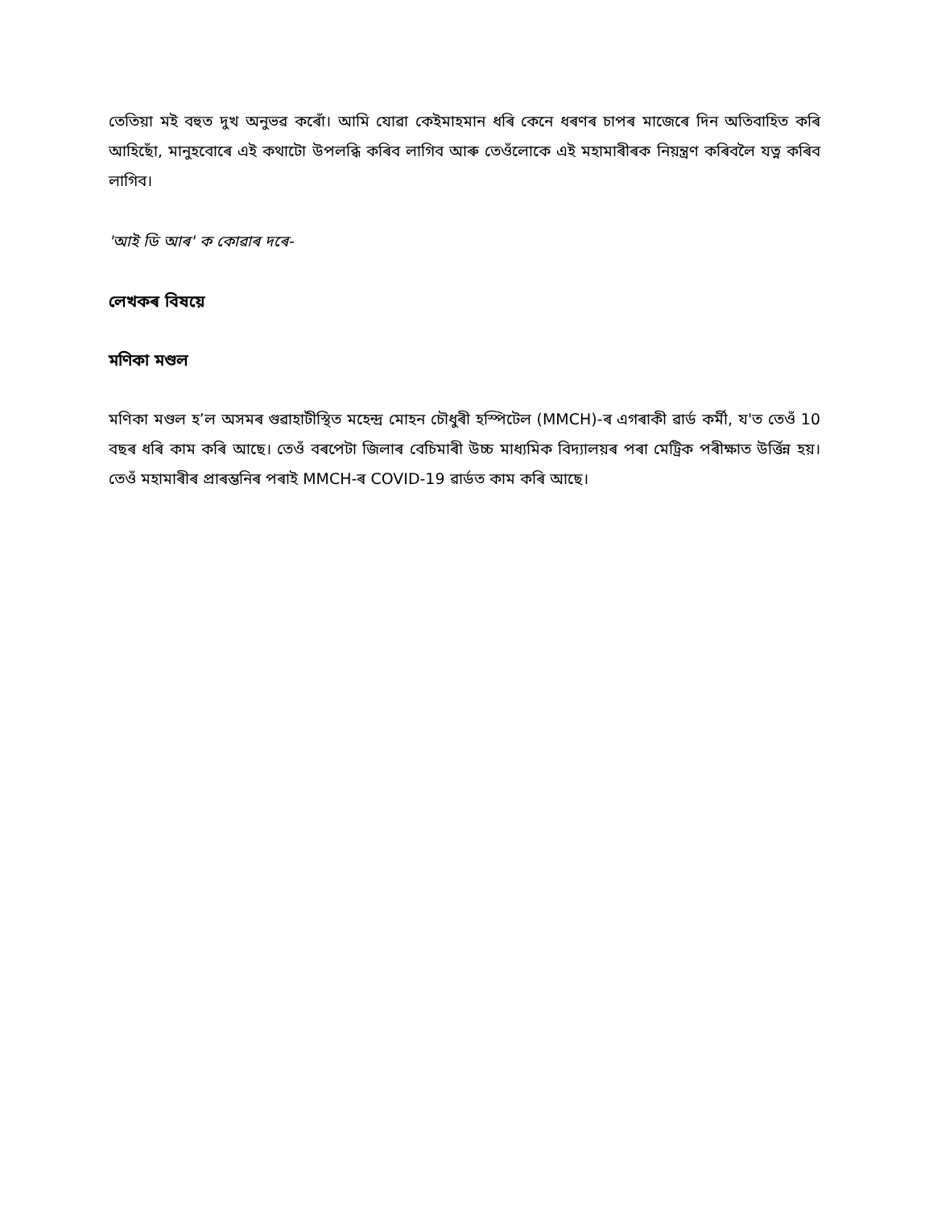তেতিয়া মই বহুত দুখ অনুভৱ কৰোঁ। আমি যোৱা কেইমাহমান ধৰি কেনে ধৰণৰ চাপৰ মাজেৰে দিন অতিবাহিত কৰি আহিছোঁ, মানুহবোৰে এই কথাটো উপলব্ধি কৰিব লাগিব আৰু তেওঁলোকে এই মহামাৰীৰক নিয়ন্ত্ৰণ কৰিবলৈ যত্ন কৰিব লাগিব।
'আই ডি আৰ' ক কোৱাৰ দৰে-
লেখকৰ বিষয়ে
মণিকা মণ্ডল
মণিকা মণ্ডল হ’ল অসমৰ গুৱাহাটীস্থিত মহেন্দ্ৰ মোহন চৌধুৰী হস্পিটেল (MMCH)-ৰ এগৰাকী ৱাৰ্ড কৰ্মী, য'ত তেওঁ 10 বছৰ ধৰি কাম কৰি আছে। তেওঁ বৰপেটা জিলাৰ বেচিমাৰী উচ্চ মাধ্যমিক বিদ্যালয়ৰ পৰা মেট্ৰিক পৰীক্ষাত উৰ্ত্তিন্ন হয়। তেওঁ মহামাৰীৰ প্ৰাৰম্ভনিৰ পৰাই MMCH-ৰ COVID-19 ৱাৰ্ডত কাম কৰি আছে।